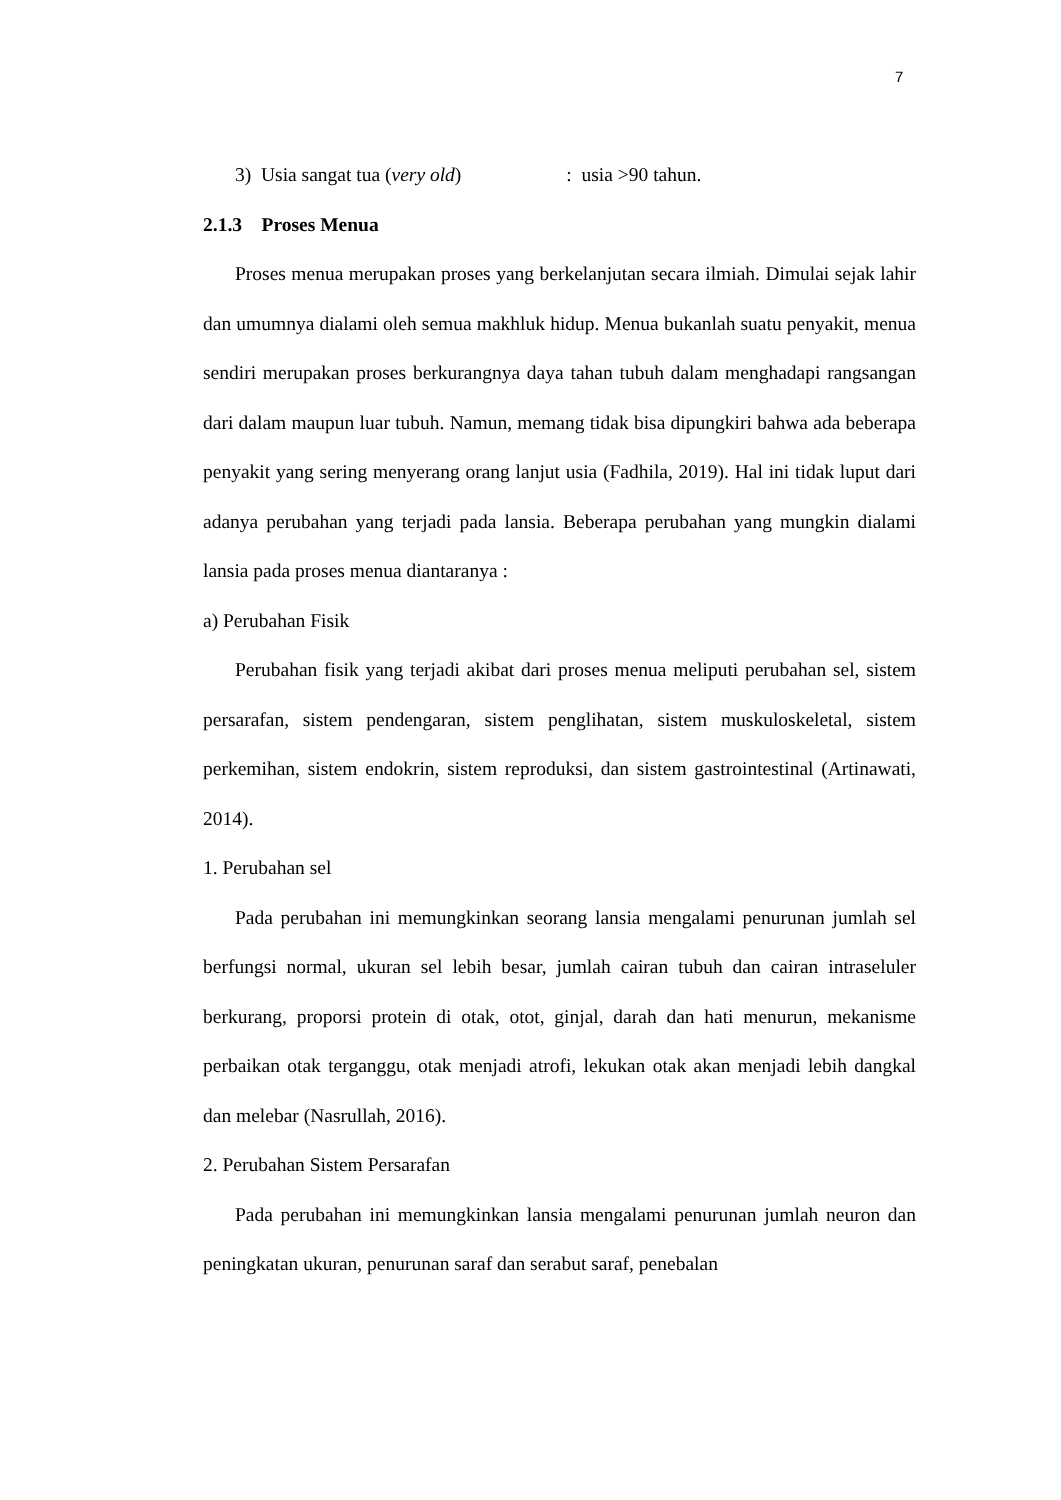7
3) Usia sangat tua (very old) : usia >90 tahun.
2.1.3 Proses Menua
Proses menua merupakan proses yang berkelanjutan secara ilmiah. Dimulai sejak lahir dan umumnya dialami oleh semua makhluk hidup. Menua bukanlah suatu penyakit, menua sendiri merupakan proses berkurangnya daya tahan tubuh dalam menghadapi rangsangan dari dalam maupun luar tubuh. Namun, memang tidak bisa dipungkiri bahwa ada beberapa penyakit yang sering menyerang orang lanjut usia (Fadhila, 2019). Hal ini tidak luput dari adanya perubahan yang terjadi pada lansia. Beberapa perubahan yang mungkin dialami lansia pada proses menua diantaranya :
a) Perubahan Fisik
Perubahan fisik yang terjadi akibat dari proses menua meliputi perubahan sel, sistem persarafan, sistem pendengaran, sistem penglihatan, sistem muskuloskeletal, sistem perkemihan, sistem endokrin, sistem reproduksi, dan sistem gastrointestinal (Artinawati, 2014).
1. Perubahan sel
Pada perubahan ini memungkinkan seorang lansia mengalami penurunan jumlah sel berfungsi normal, ukuran sel lebih besar, jumlah cairan tubuh dan cairan intraseluler berkurang, proporsi protein di otak, otot, ginjal, darah dan hati menurun, mekanisme perbaikan otak terganggu, otak menjadi atrofi, lekukan otak akan menjadi lebih dangkal dan melebar (Nasrullah, 2016).
2. Perubahan Sistem Persarafan
Pada perubahan ini memungkinkan lansia mengalami penurunan jumlah neuron dan peningkatan ukuran, penurunan saraf dan serabut saraf, penebalan